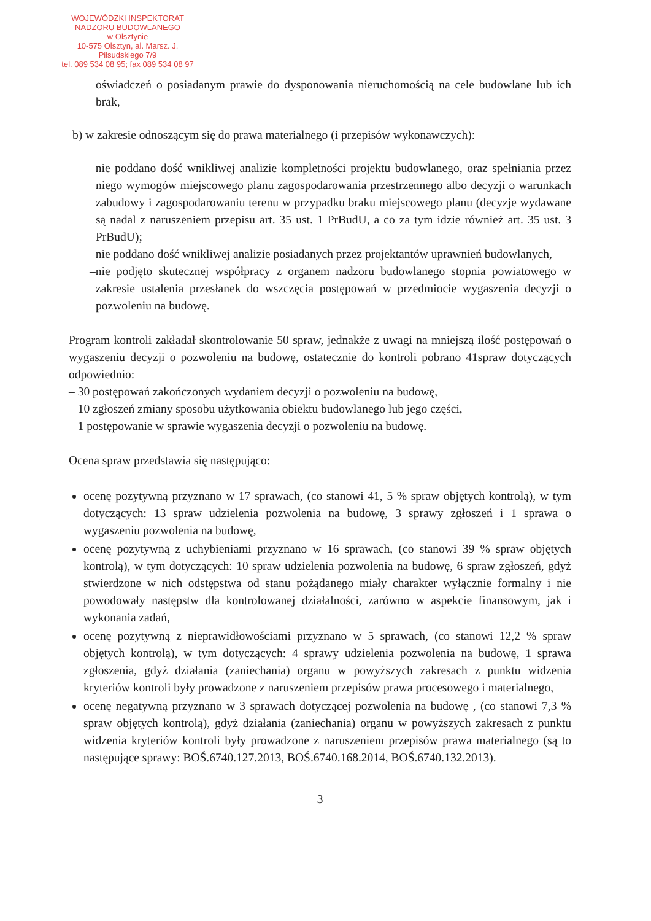WOJEWÓDZKI INSPEKTORAT
NADZORU BUDOWLANEGO
w Olsztynie
10-575 Olsztyn, al. Marsz. J. Piłsudskiego 7/9
tel. 089 534 08 95; fax 089 534 08 97
oświadczeń o posiadanym prawie do dysponowania nieruchomością na cele budowlane lub ich brak,
b) w zakresie odnoszącym się do prawa materialnego (i przepisów wykonawczych):
–nie poddano dość wnikliwej analizie kompletności projektu budowlanego, oraz spełniania przez niego wymogów miejscowego planu zagospodarowania przestrzennego albo decyzji o warunkach zabudowy i zagospodarowaniu terenu w przypadku braku miejscowego planu (decyzje wydawane są nadal z naruszeniem przepisu art. 35 ust. 1 PrBudU, a co za tym idzie również art. 35 ust. 3 PrBudU);
–nie poddano dość wnikliwej analizie posiadanych przez projektantów uprawnień budowlanych,
–nie podjęto skutecznej współpracy z organem nadzoru budowlanego stopnia powiatowego w zakresie ustalenia przesłanek do wszczęcia postępowań w przedmiocie wygaszenia decyzji o pozwoleniu na budowę.
Program kontroli zakładał skontrolowanie 50 spraw, jednakże z uwagi na mniejszą ilość postępowań o wygaszeniu decyzji o pozwoleniu na budowę, ostatecznie do kontroli pobrano 41spraw dotyczących odpowiednio:
– 30 postępowań zakończonych wydaniem decyzji o pozwoleniu na budowę,
– 10 zgłoszeń zmiany sposobu użytkowania obiektu budowlanego lub jego części,
– 1 postępowanie w sprawie wygaszenia decyzji o pozwoleniu na budowę.
Ocena spraw przedstawia się następująco:
ocenę pozytywną przyznano w 17 sprawach, (co stanowi 41, 5 % spraw objętych kontrolą), w tym dotyczących: 13 spraw udzielenia pozwolenia na budowę, 3 sprawy zgłoszeń i 1 sprawa o wygaszeniu pozwolenia na budowę,
ocenę pozytywną z uchybieniami przyznano w 16 sprawach, (co stanowi 39 % spraw objętych kontrolą), w tym dotyczących: 10 spraw udzielenia pozwolenia na budowę, 6 spraw zgłoszeń, gdyż stwierdzone w nich odstępstwa od stanu pożądanego miały charakter wyłącznie formalny i nie powodowały następstw dla kontrolowanej działalności, zarówno w aspekcie finansowym, jak i wykonania zadań,
ocenę pozytywną z nieprawidłowościami przyznano w 5 sprawach, (co stanowi 12,2 % spraw objętych kontrolą), w tym dotyczących: 4 sprawy udzielenia pozwolenia na budowę, 1 sprawa zgłoszenia, gdyż działania (zaniechania) organu w powyższych zakresach z punktu widzenia kryteriów kontroli były prowadzone z naruszeniem przepisów prawa procesowego i materialnego,
ocenę negatywną przyznano w 3 sprawach dotyczącej pozwolenia na budowę , (co stanowi 7,3 % spraw objętych kontrolą), gdyż działania (zaniechania) organu w powyższych zakresach z punktu widzenia kryteriów kontroli były prowadzone z naruszeniem przepisów prawa materialnego (są to następujące sprawy: BOŚ.6740.127.2013, BOŚ.6740.168.2014, BOŚ.6740.132.2013).
3